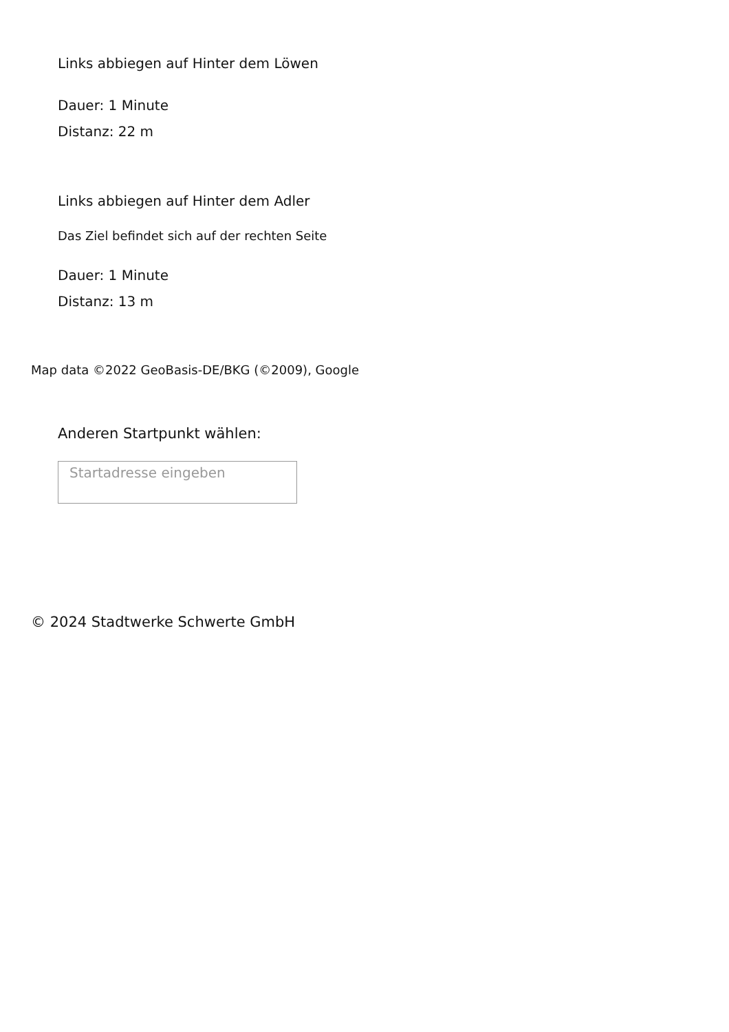Links abbiegen auf Hinter dem Löwen
Dauer: 1 Minute
Distanz: 22 m
Links abbiegen auf Hinter dem Adler
Das Ziel befindet sich auf der rechten Seite
Dauer: 1 Minute
Distanz: 13 m
Map data ©2022 GeoBasis-DE/BKG (©2009), Google
Anderen Startpunkt wählen:
Startadresse eingeben
© 2024 Stadtwerke Schwerte GmbH